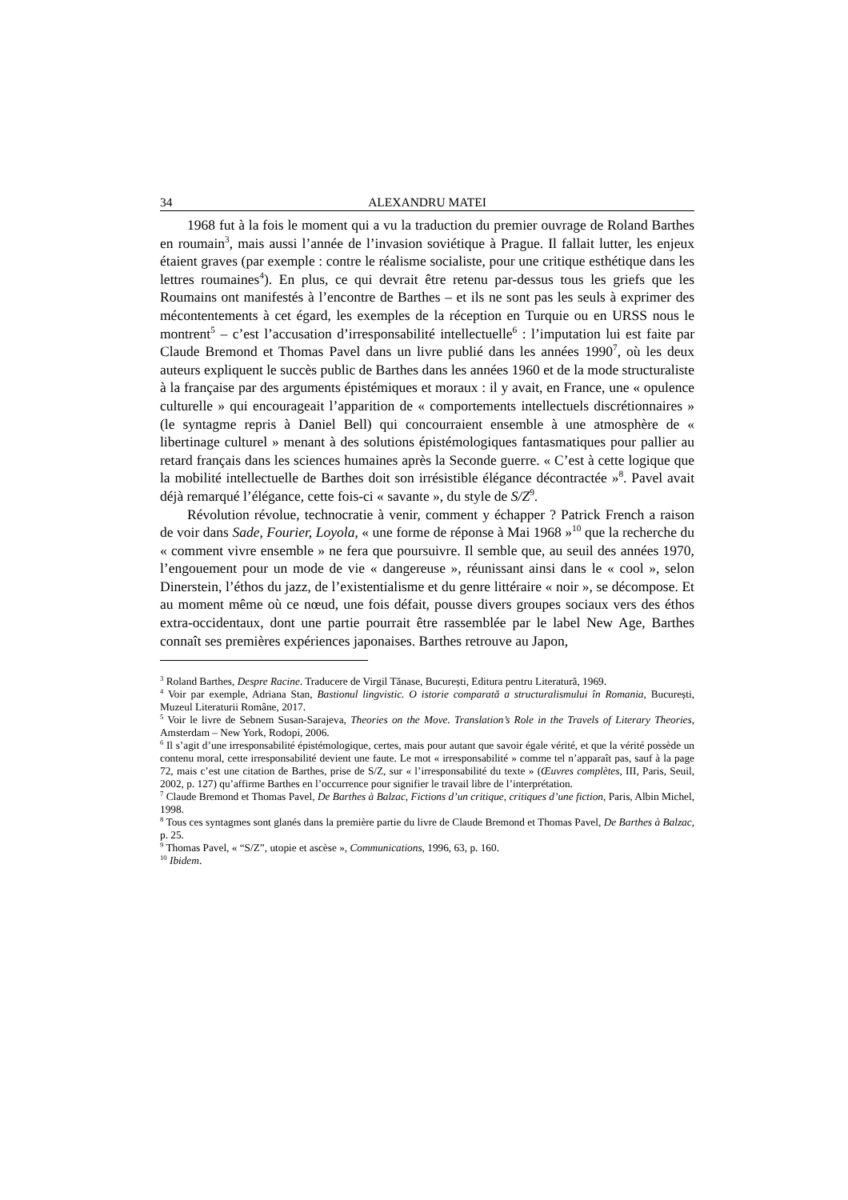34 ALEXANDRU MATEI
1968 fut à la fois le moment qui a vu la traduction du premier ouvrage de Roland Barthes en roumain<sup>3</sup>, mais aussi l’année de l’invasion soviétique à Prague. Il fallait lutter, les enjeux étaient graves (par exemple : contre le réalisme socialiste, pour une critique esthétique dans les lettres roumaines<sup>4</sup>). En plus, ce qui devrait être retenu par-dessus tous les griefs que les Roumains ont manifestés à l’encontre de Barthes – et ils ne sont pas les seuls à exprimer des mécontentements à cet égard, les exemples de la réception en Turquie ou en URSS nous le montrent<sup>5</sup> – c’est l’accusation d’irresponsabilité intellectuelle<sup>6</sup> : l’imputation lui est faite par Claude Bremond et Thomas Pavel dans un livre publié dans les années 1990<sup>7</sup>, où les deux auteurs expliquent le succès public de Barthes dans les années 1960 et de la mode structuraliste à la française par des arguments épistémiques et moraux : il y avait, en France, une « opulence culturelle » qui encourageait l’apparition de « comportements intellectuels discrétionnaires » (le syntagme repris à Daniel Bell) qui concourraient ensemble à une atmosphère de « libertinage culturel » menant à des solutions épistémologiques fantasmatiques pour pallier au retard français dans les sciences humaines après la Seconde guerre. « C’est à cette logique que la mobilité intellectuelle de Barthes doit son irrésistible élégance décontractée »<sup>8</sup>. Pavel avait déjà remarqué l’élégance, cette fois-ci « savante », du style de S/Z<sup>9</sup>.
Révolution révolue, technocratie à venir, comment y échapper ? Patrick French a raison de voir dans Sade, Fourier, Loyola, « une forme de réponse à Mai 1968 »<sup>10</sup> que la recherche du « comment vivre ensemble » ne fera que poursuivre. Il semble que, au seuil des années 1970, l’engouement pour un mode de vie « dangereuse », réunissant ainsi dans le « cool », selon Dinerstein, l’éthos du jazz, de l’existentialisme et du genre littéraire « noir », se décompose. Et au moment même où ce nœud, une fois défait, pousse divers groupes sociaux vers des éthos extra-occidentaux, dont une partie pourrait être rassemblée par le label New Age, Barthes connaît ses premières expériences japonaises. Barthes retrouve au Japon,
<sup>3</sup> Roland Barthes, Despre Racine. Traducere de Virgil Tănase, București, Editura pentru Literatură, 1969.
<sup>4</sup> Voir par exemple, Adriana Stan, Bastionul lingvistic. O istorie comparată a structuralismului în Romania, București, Muzeul Literaturii Române, 2017.
<sup>5</sup> Voir le livre de Sebnem Susan-Sarajeva, Theories on the Move. Translation’s Role in the Travels of Literary Theories, Amsterdam – New York, Rodopi, 2006.
<sup>6</sup> Il s’agit d’une irresponsabilité épistémologique, certes, mais pour autant que savoir égale vérité, et que la vérité possède un contenu moral, cette irresponsabilité devient une faute. Le mot « irresponsabilité » comme tel n’apparaît pas, sauf à la page 72, mais c’est une citation de Barthes, prise de S/Z, sur « l’irresponsabilité du texte » (Œuvres complètes, III, Paris, Seuil, 2002, p. 127) qu’affirme Barthes en l’occurrence pour signifier le travail libre de l’interprétation.
<sup>7</sup> Claude Bremond et Thomas Pavel, De Barthes à Balzac, Fictions d’un critique, critiques d’une fiction, Paris, Albin Michel, 1998.
<sup>8</sup> Tous ces syntagmes sont glanés dans la première partie du livre de Claude Bremond et Thomas Pavel, De Barthes à Balzac, p. 25.
<sup>9</sup> Thomas Pavel, « “S/Z”, utopie et ascèse », Communications, 1996, 63, p. 160.
<sup>10</sup> Ibidem.